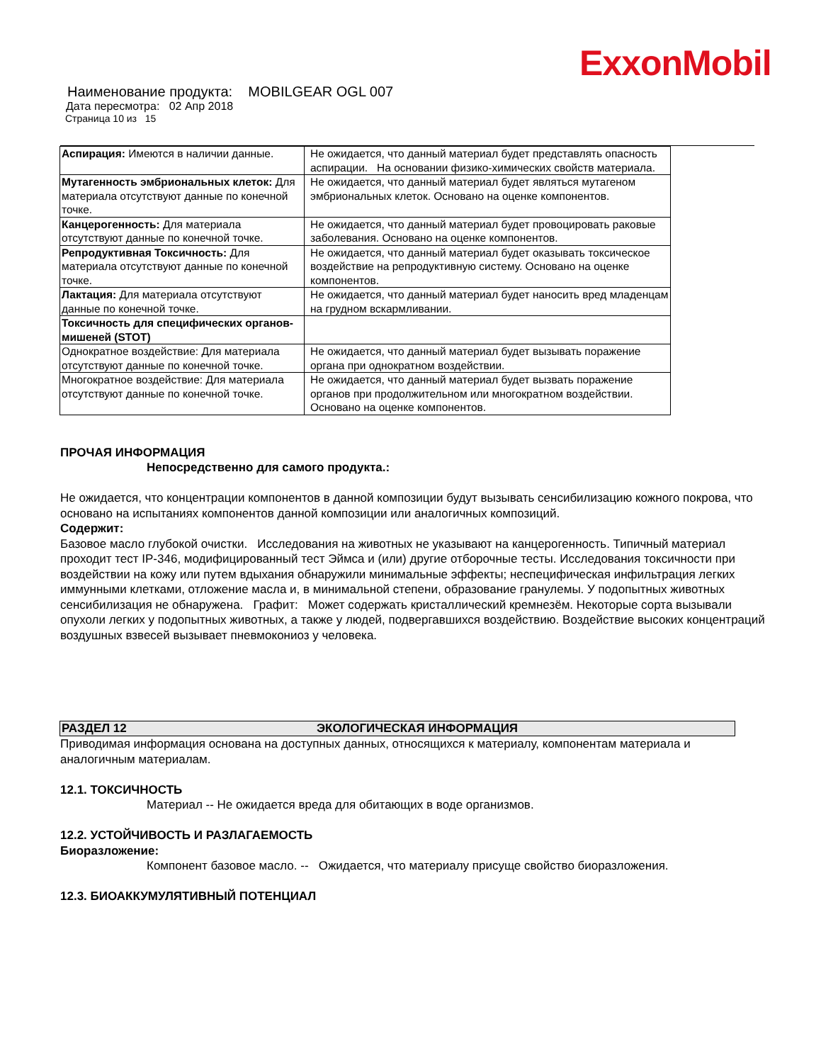ExxonMobil
Наименование продукта: MOBILGEAR OGL 007
Дата пересмотра: 02 Апр 2018
Страница 10 из 15
| Аспирация: Имеются в наличии данные. | Не ожидается, что данный материал будет представлять опасность аспирации. На основании физико-химических свойств материала. |
| Мутагенность эмбриональных клеток: Для материала отсутствуют данные по конечной точке. | Не ожидается, что данный материал будет являться мутагеном эмбриональных клеток. Основано на оценке компонентов. |
| Канцерогенность: Для материала отсутствуют данные по конечной точке. | Не ожидается, что данный материал будет провоцировать раковые заболевания. Основано на оценке компонентов. |
| Репродуктивная Токсичность: Для материала отсутствуют данные по конечной точке. | Не ожидается, что данный материал будет оказывать токсическое воздействие на репродуктивную систему. Основано на оценке компонентов. |
| Лактация: Для материала отсутствуют данные по конечной точке. | Не ожидается, что данный материал будет наносить вред младенцам на грудном вскармливании. |
| Токсичность для специфических органов-мишеней (STOT) | |
| Однократное воздействие: Для материала отсутствуют данные по конечной точке. | Не ожидается, что данный материал будет вызывать поражение органа при однократном воздействии. |
| Многократное воздействие: Для материала отсутствуют данные по конечной точке. | Не ожидается, что данный материал будет вызвать поражение органов при продолжительном или многократном воздействии. Основано на оценке компонентов. |
ПРОЧАЯ ИНФОРМАЦИЯ
Непосредственно для самого продукта.:
Не ожидается, что концентрации компонентов в данной композиции будут вызывать сенсибилизацию кожного покрова, что основано на испытаниях компонентов данной композиции или аналогичных композиций.
Содержит:
Базовое масло глубокой очистки. Исследования на животных не указывают на канцерогенность. Типичный материал проходит тест IP-346, модифицированный тест Эймса и (или) другие отборочные тесты. Исследования токсичности при воздействии на кожу или путем вдыхания обнаружили минимальные эффекты; неспецифическая инфильтрация легких иммунными клетками, отложение масла и, в минимальной степени, образование гранулемы. У подопытных животных сенсибилизация не обнаружена. Графит: Может содержать кристаллический кремнезём. Некоторые сорта вызывали опухоли легких у подопытных животных, а также у людей, подвергавшихся воздействию. Воздействие высоких концентраций воздушных взвесей вызывает пневмокониоз у человека.
РАЗДЕЛ 12 ЭКОЛОГИЧЕСКАЯ ИНФОРМАЦИЯ
Приводимая информация основана на доступных данных, относящихся к материалу, компонентам материала и аналогичным материалам.
12.1. ТОКСИЧНОСТЬ
Материал -- Не ожидается вреда для обитающих в воде организмов.
12.2. УСТОЙЧИВОСТЬ И РАЗЛАГАЕМОСТЬ
Биоразложение:
Компонент базовое масло. -- Ожидается, что материалу присуще свойство биоразложения.
12.3. БИОАККУМУЛЯТИВНЫЙ ПОТЕНЦИАЛ